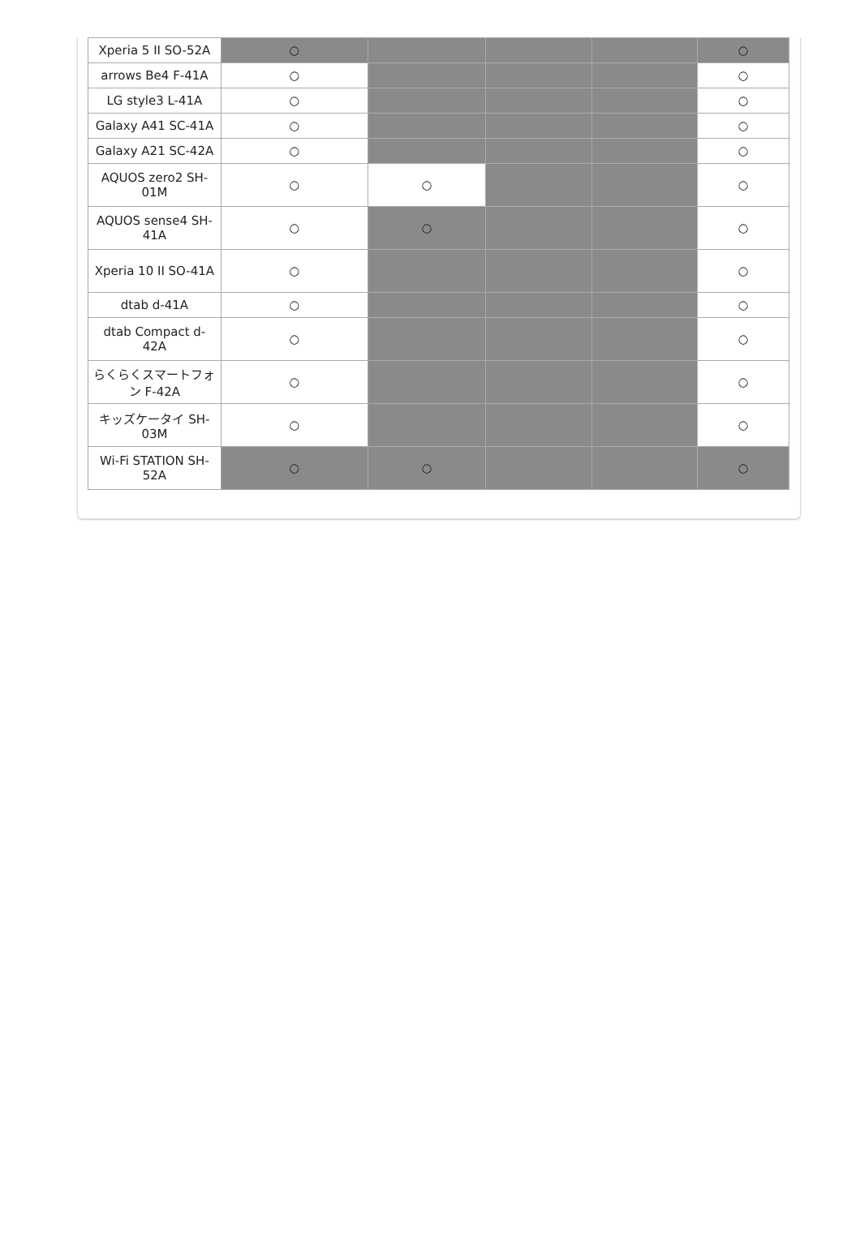| Xperia 5 II SO-52A | ○ | | | | ○ |
| arrows Be4 F-41A | ○ | | | | ○ |
| LG style3 L-41A | ○ | | | | ○ |
| Galaxy A41 SC-41A | ○ | | | | ○ |
| Galaxy A21 SC-42A | ○ | | | | ○ |
| AQUOS zero2 SH-01M | ○ | ○ | | | ○ |
| AQUOS sense4 SH-41A | ○ | ○ | | | ○ |
| Xperia 10 II SO-41A | ○ | | | | ○ |
| dtab d-41A | ○ | | | | ○ |
| dtab Compact d-42A | ○ | | | | ○ |
| らくらくスマートフォン F-42A | ○ | | | | ○ |
| キッズケータイ SH-03M | ○ | | | | ○ |
| Wi-Fi STATION SH-52A | ○ | ○ | | | ○ |